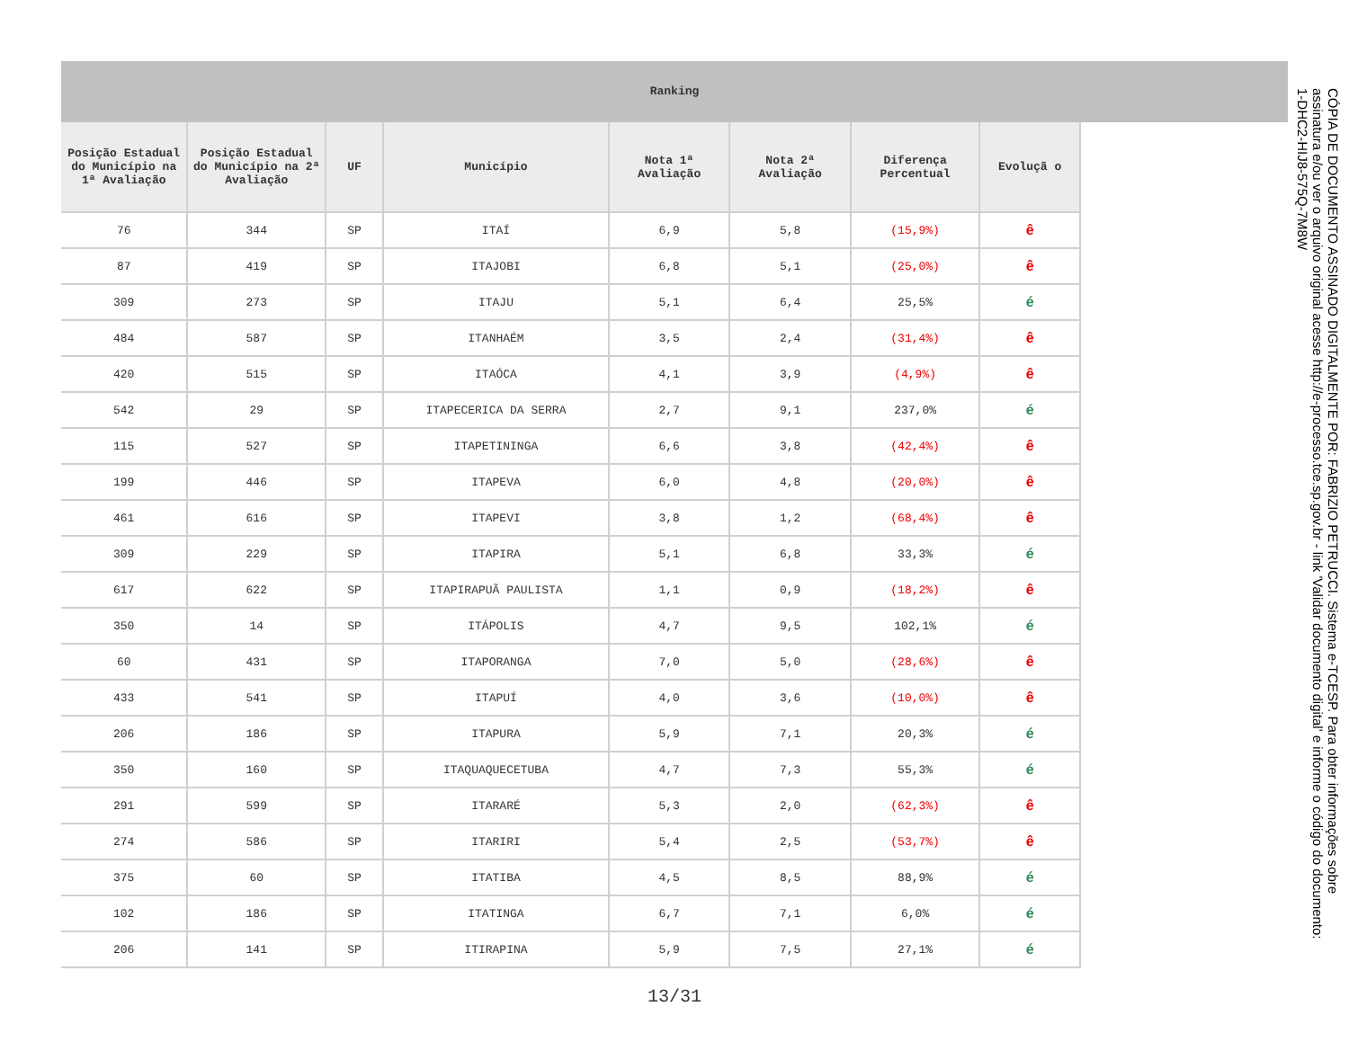Ranking
| Posição Estadual do Município na 1ª Avaliação | Posição Estadual do Município na 2ª Avaliação | UF | Município | Nota 1ª Avaliação | Nota 2ª Avaliação | Diferença Percentual | Evoluçã o |
| --- | --- | --- | --- | --- | --- | --- | --- |
| 76 | 344 | SP | ITAÍ | 6,9 | 5,8 | (15,9%) | ê |
| 87 | 419 | SP | ITAJOBI | 6,8 | 5,1 | (25,0%) | ê |
| 309 | 273 | SP | ITAJU | 5,1 | 6,4 | 25,5% | é |
| 484 | 587 | SP | ITANHAÉM | 3,5 | 2,4 | (31,4%) | ê |
| 420 | 515 | SP | ITAÓCA | 4,1 | 3,9 | (4,9%) | ê |
| 542 | 29 | SP | ITAPECERICA DA SERRA | 2,7 | 9,1 | 237,0% | é |
| 115 | 527 | SP | ITAPETININGA | 6,6 | 3,8 | (42,4%) | ê |
| 199 | 446 | SP | ITAPEVA | 6,0 | 4,8 | (20,0%) | ê |
| 461 | 616 | SP | ITAPEVI | 3,8 | 1,2 | (68,4%) | ê |
| 309 | 229 | SP | ITAPIRA | 5,1 | 6,8 | 33,3% | é |
| 617 | 622 | SP | ITAPIRAPUÃ PAULISTA | 1,1 | 0,9 | (18,2%) | ê |
| 350 | 14 | SP | ITÁPOLIS | 4,7 | 9,5 | 102,1% | é |
| 60 | 431 | SP | ITAPORANGA | 7,0 | 5,0 | (28,6%) | ê |
| 433 | 541 | SP | ITAPUÍ | 4,0 | 3,6 | (10,0%) | ê |
| 206 | 186 | SP | ITAPURA | 5,9 | 7,1 | 20,3% | é |
| 350 | 160 | SP | ITAQUAQUECETUBA | 4,7 | 7,3 | 55,3% | é |
| 291 | 599 | SP | ITARARÉ | 5,3 | 2,0 | (62,3%) | ê |
| 274 | 586 | SP | ITARIRI | 5,4 | 2,5 | (53,7%) | ê |
| 375 | 60 | SP | ITATIBA | 4,5 | 8,5 | 88,9% | é |
| 102 | 186 | SP | ITATINGA | 6,7 | 7,1 | 6,0% | é |
| 206 | 141 | SP | ITIRAPINA | 5,9 | 7,5 | 27,1% | é |
13/31
CÓPIA DE DOCUMENTO ASSINADO DIGITALMENTE POR: FABRIZIO PETRUCCI. Sistema e-TCESP. Para obter informações sobre assinatura e/ou ver o arquivo original acesse http://e-processo.tce.sp.gov.br - link 'Validar documento digital' e informe o código do documento: 1-DHC2-HIJ8-575Q-7M8W